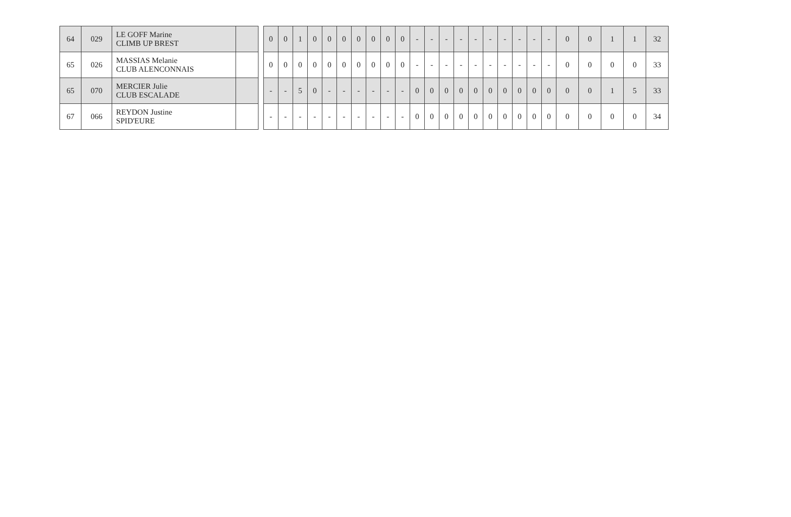| 64 | 029 | LE GOFF Marine CLIMB UP BREST | |
| 65 | 026 | MASSIAS Melanie CLUB ALENCONNAIS | |
| 65 | 070 | MERCIER Julie CLUB ESCALADE | |
| 67 | 066 | REYDON Justine SPID'EURE | |
| 0 | 0 | 1 | 0 | 0 | 0 | 0 | 0 | 0 | 0 | - | - | - | - | - | - | - | - | - | - | 0 | 0 | 1 | 1 | 32 |
| 0 | 0 | 0 | 0 | 0 | 0 | 0 | 0 | 0 | 0 | - | - | - | - | - | - | - | - | - | - | 0 | 0 | 0 | 0 | 33 |
| - | - | 5 | 0 | - | - | - | - | - | - | 0 | 0 | 0 | 0 | 0 | 0 | 0 | 0 | 0 | 0 | 0 | 0 | 1 | 5 | 33 |
| - | - | - | - | - | - | - | - | - | - | 0 | 0 | 0 | 0 | 0 | 0 | 0 | 0 | 0 | 0 | 0 | 0 | 0 | 0 | 34 |